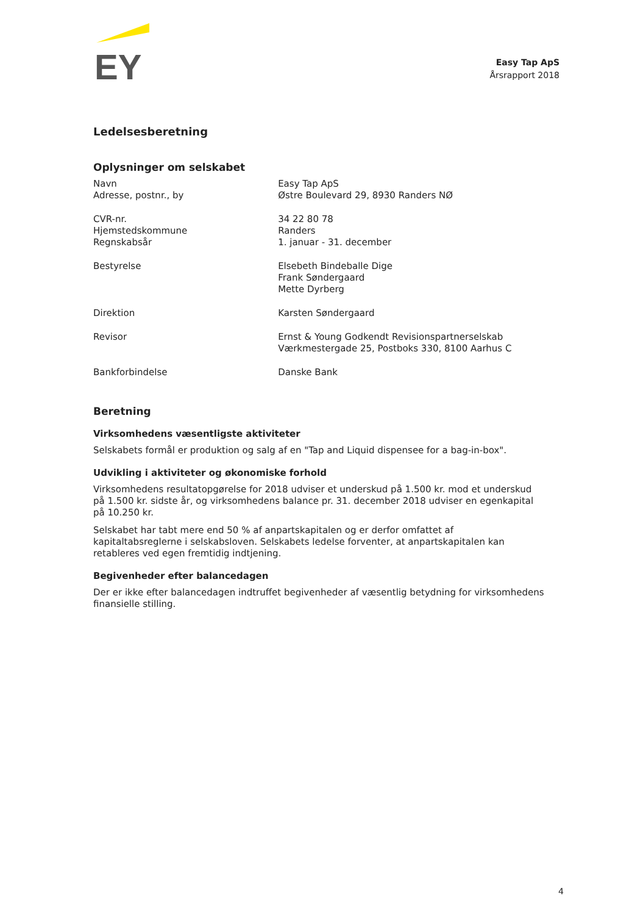EY
Easy Tap ApS
Årsrapport 2018
Ledelsesberetning
Oplysninger om selskabet
| Navn Adresse, postnr., by | Easy Tap ApS Østre Boulevard 29, 8930 Randers NØ |
| CVR-nr. Hjemstedskommune Regnskabsår | 34 22 80 78 Randers 1. januar - 31. december |
| Bestyrelse | Elsebeth Bindeballe Dige Frank Søndergaard Mette Dyrberg |
| Direktion | Karsten Søndergaard |
| Revisor | Ernst & Young Godkendt Revisionspartnerselskab Værkmestergade 25, Postboks 330, 8100 Aarhus C |
| Bankforbindelse | Danske Bank |
Beretning
Virksomhedens væsentligste aktiviteter
Selskabets formål er produktion og salg af en "Tap and Liquid dispensee for a bag-in-box".
Udvikling i aktiviteter og økonomiske forhold
Virksomhedens resultatopgørelse for 2018 udviser et underskud på 1.500 kr. mod et underskud på 1.500 kr. sidste år, og virksomhedens balance pr. 31. december 2018 udviser en egenkapital på 10.250 kr.
Selskabet har tabt mere end 50 % af anpartskapitalen og er derfor omfattet af kapitaltabsreglerne i selskabsloven. Selskabets ledelse forventer, at anpartskapitalen kan retableres ved egen fremtidig indtjening.
Begivenheder efter balancedagen
Der er ikke efter balancedagen indtruffet begivenheder af væsentlig betydning for virksomhedens finansielle stilling.
4